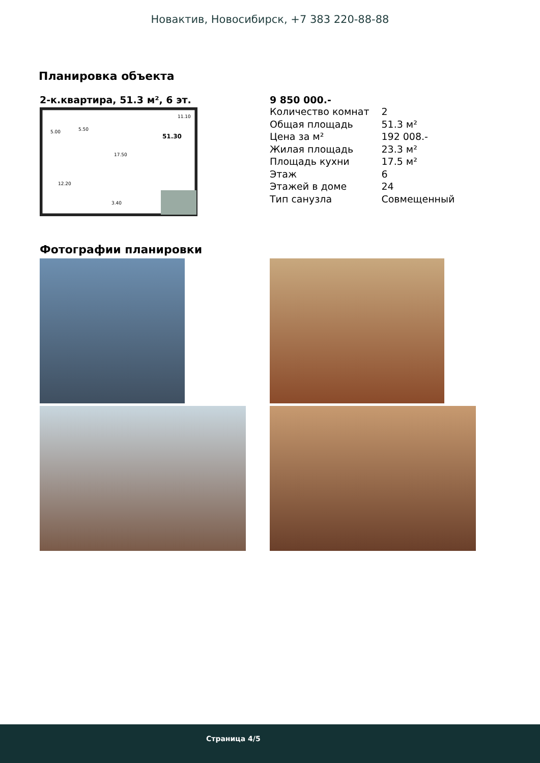Новактив, Новосибирск, +7 383 220-88-88
Планировка объекта
2-к.квартира, 51.3 м², 6 эт.
11.10
51.30
5.00
5.50
17.50
12.20
3.40
9 850 000.-
| Количество комнат | 2 |
| Общая площадь | 51.3 м² |
| Цена за м² | 192 008.- |
| Жилая площадь | 23.3 м² |
| Площадь кухни | 17.5 м² |
| Этаж | 6 |
| Этажей в доме | 24 |
| Тип санузла | Совмещенный |
Фотографии планировки
Страница 4/5